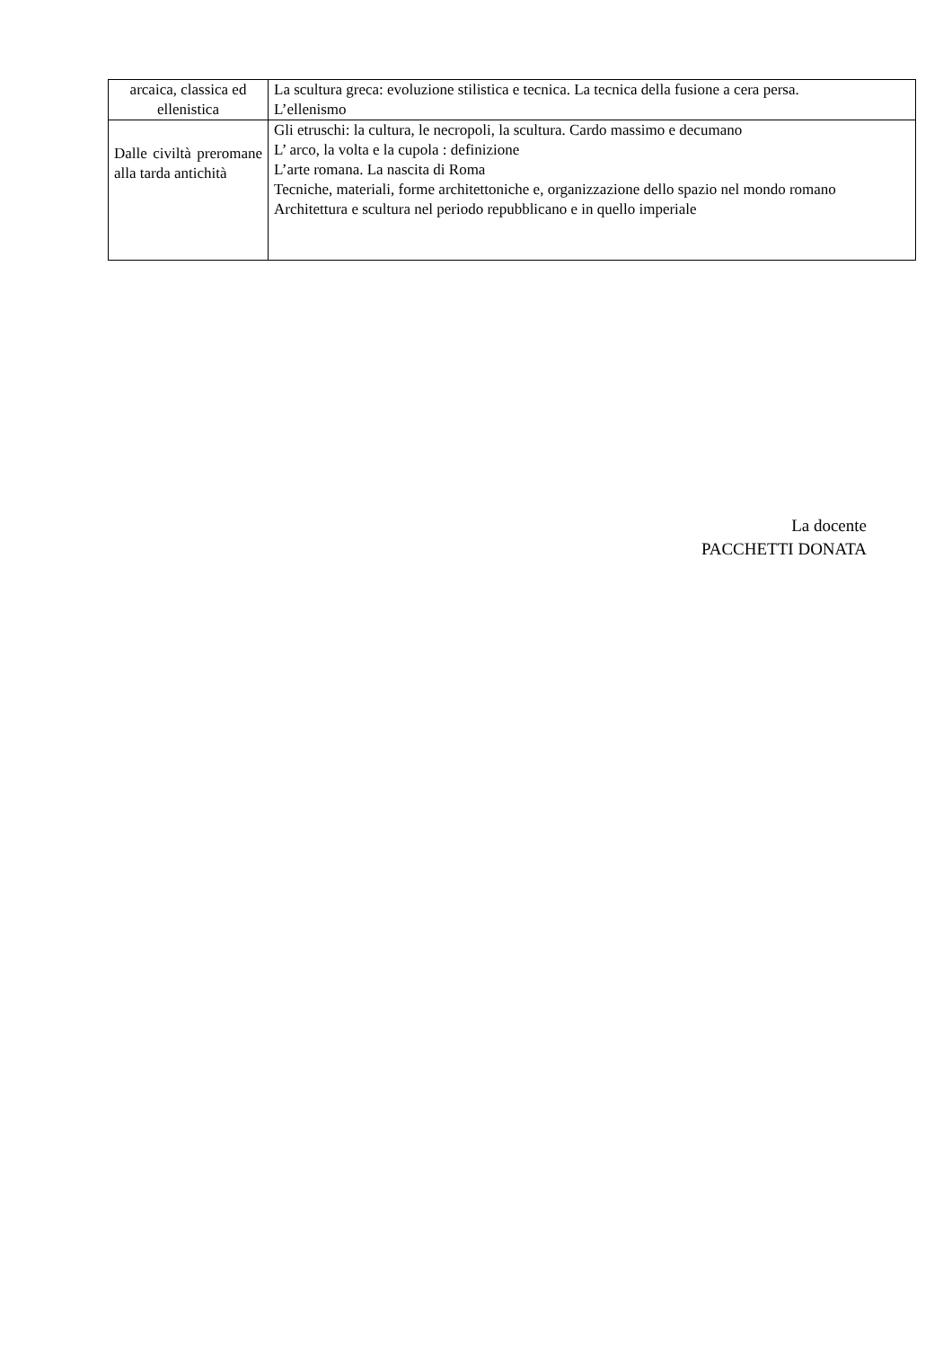| arcaica, classica ed ellenistica | La scultura greca: evoluzione stilistica e tecnica. La tecnica della fusione a cera persa. L’ellenismo |
| Dalle civiltà preromane alla tarda antichità | Gli etruschi: la cultura, le necropoli, la scultura. Cardo massimo e decumano L’ arco, la volta e la cupola : definizione L’arte romana. La nascita di Roma Tecniche, materiali, forme architettoniche e, organizzazione dello spazio nel mondo romano Architettura e scultura nel periodo repubblicano e in quello imperiale |
La docente
PACCHETTI DONATA